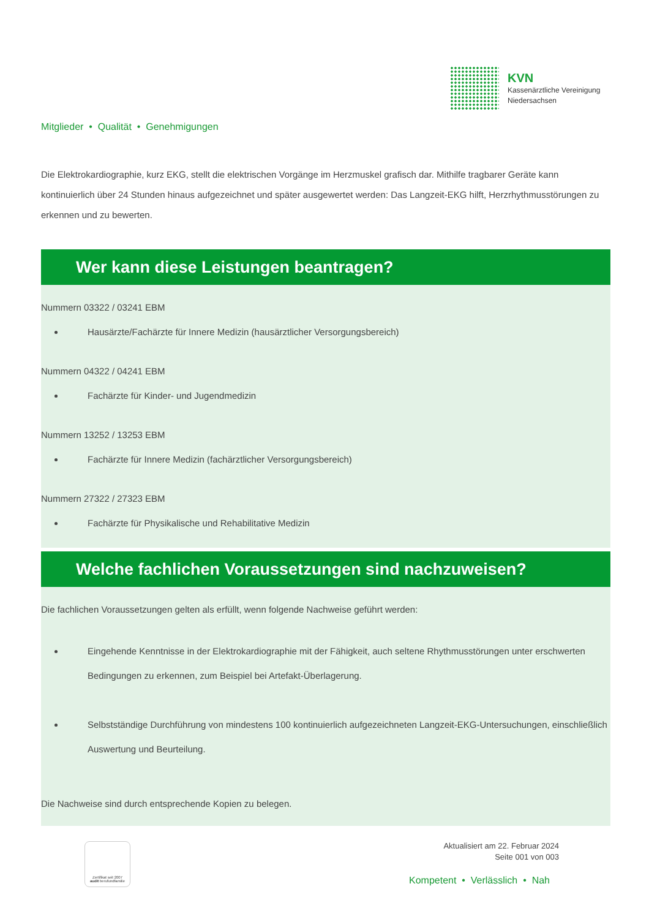KVN
Kassenärztliche Vereinigung
Niedersachsen
Mitglieder • Qualität • Genehmigungen
Die Elektrokardiographie, kurz EKG, stellt die elektrischen Vorgänge im Herzmuskel grafisch dar. Mithilfe tragbarer Geräte kann kontinuierlich über 24 Stunden hinaus aufgezeichnet und später ausgewertet werden: Das Langzeit-EKG hilft, Herzrhythmusstörungen zu erkennen und zu bewerten.
Wer kann diese Leistungen beantragen?
Nummern 03322 / 03241 EBM
Hausärzte/Fachärzte für Innere Medizin (hausärztlicher Versorgungsbereich)
Nummern 04322 / 04241 EBM
Fachärzte für Kinder- und Jugendmedizin
Nummern 13252 / 13253 EBM
Fachärzte für Innere Medizin (fachärztlicher Versorgungsbereich)
Nummern 27322 / 27323 EBM
Fachärzte für Physikalische und Rehabilitative Medizin
Welche fachlichen Voraussetzungen sind nachzuweisen?
Die fachlichen Voraussetzungen gelten als erfüllt, wenn folgende Nachweise geführt werden:
Eingehende Kenntnisse in der Elektrokardiographie mit der Fähigkeit, auch seltene Rhythmusstörungen unter erschwerten Bedingungen zu erkennen, zum Beispiel bei Artefakt-Überlagerung.
Selbstständige Durchführung von mindestens 100 kontinuierlich aufgezeichneten Langzeit-EKG-Untersuchungen, einschließlich Auswertung und Beurteilung.
Die Nachweise sind durch entsprechende Kopien zu belegen.
Zertifikat seit 2007
audit berufundfamilie
Aktualisiert am 22. Februar 2024
Seite 001 von 003
Kompetent • Verlässlich • Nah